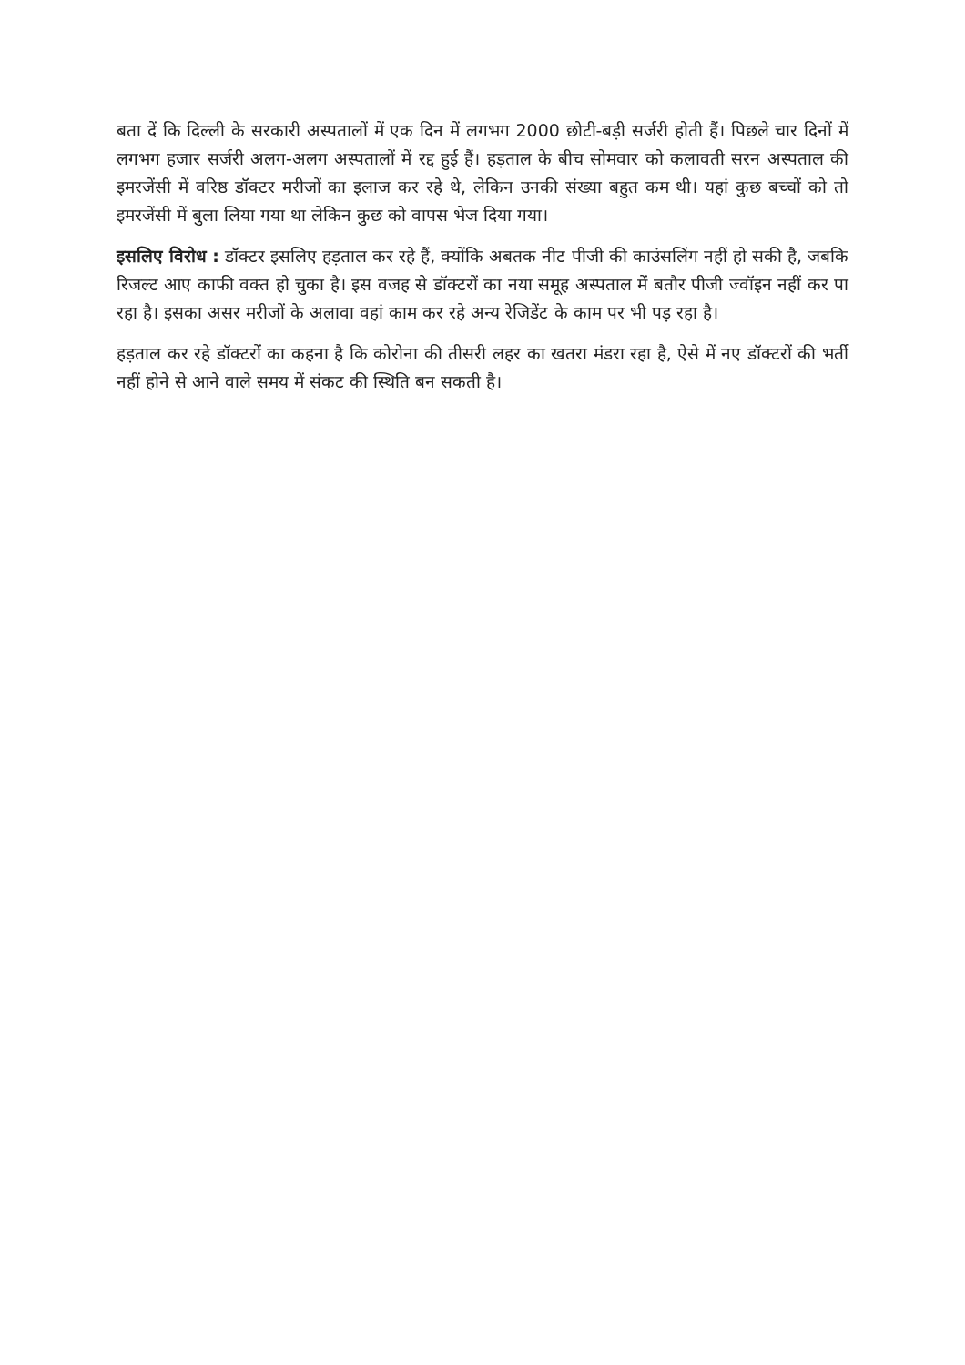बता दें कि दिल्ली के सरकारी अस्पतालों में एक दिन में लगभग 2000 छोटी-बड़ी सर्जरी होती हैं। पिछले चार दिनों में लगभग हजार सर्जरी अलग-अलग अस्पतालों में रद्द हुई हैं। हड़ताल के बीच सोमवार को कलावती सरन अस्पताल की इमरजेंसी में वरिष्ठ डॉक्टर मरीजों का इलाज कर रहे थे, लेकिन उनकी संख्या बहुत कम थी। यहां कुछ बच्चों को तो इमरजेंसी में बुला लिया गया था लेकिन कुछ को वापस भेज दिया गया।
इसलिए विरोध : डॉक्टर इसलिए हड़ताल कर रहे हैं, क्योंकि अबतक नीट पीजी की काउंसलिंग नहीं हो सकी है, जबकि रिजल्ट आए काफी वक्त हो चुका है। इस वजह से डॉक्टरों का नया समूह अस्पताल में बतौर पीजी ज्वॉइन नहीं कर पा रहा है। इसका असर मरीजों के अलावा वहां काम कर रहे अन्य रेजिडेंट के काम पर भी पड़ रहा है।
हड़ताल कर रहे डॉक्टरों का कहना है कि कोरोना की तीसरी लहर का खतरा मंडरा रहा है, ऐसे में नए डॉक्टरों की भर्ती नहीं होने से आने वाले समय में संकट की स्थिति बन सकती है।